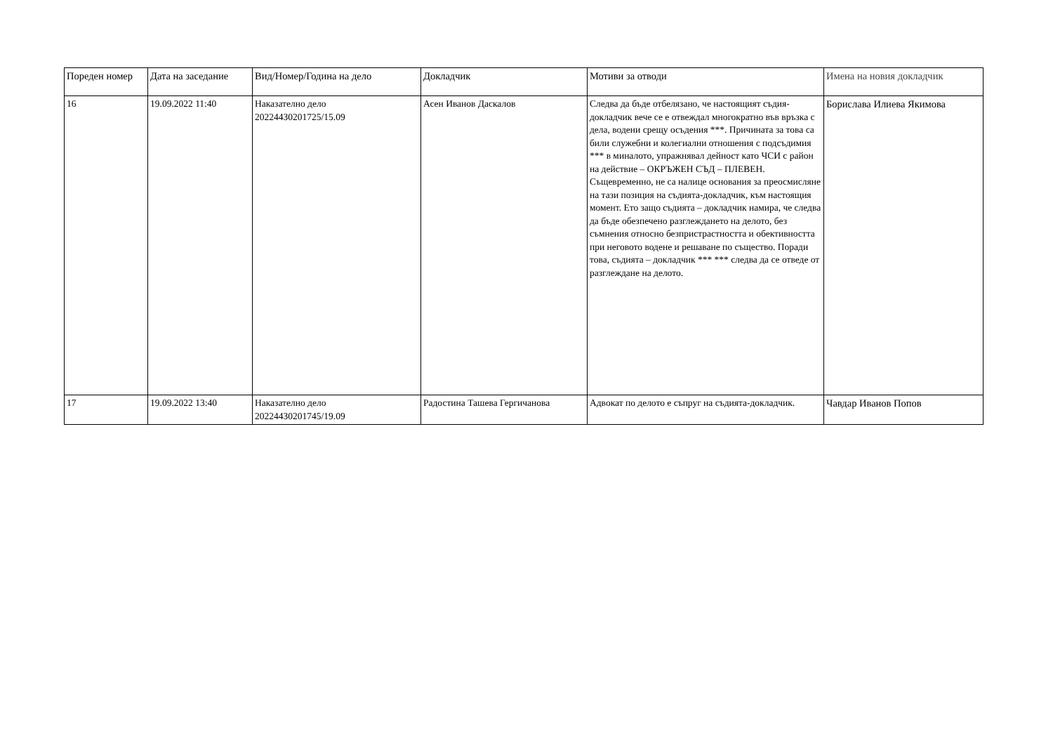| Пореден номер | Дата на заседание | Вид/Номер/Година на дело | Докладчик | Мотиви за отводи | Имена на новия докладчик |
| --- | --- | --- | --- | --- | --- |
| 16 | 19.09.2022 11:40 | Наказателно дело 20224430201725/15.09 | Асен Иванов Даскалов | Следва да бъде отбелязано, че настоящият съдия-докладчик вече се е отвеждал многократно във връзка с дела, водени срещу осъдения ***. Причината за това са били служебни и колегиални отношения с подсъдимия *** в миналото, упражнявал дейност като ЧСИ с район на действие – ОКРЪЖЕН СЪД – ПЛЕВЕН. Същевременно, не са налице основания за преосмисляне на тази позиция на съдията-докладчик, към настоящия момент. Ето защо съдията – докладчик намира, че следва да бъде обезпечено разглеждането на делото, без съмнения относно безпристрастността и обективността при неговото водене и решаване по същество. Поради това, съдията – докладчик *** *** следва да се отведе от разглеждане на делото. | Борислава Илиева Якимова |
| 17 | 19.09.2022 13:40 | Наказателно дело 20224430201745/19.09 | Радостина Ташева Гергичанова | Адвокат по делото е съпруг на съдията-докладчик. | Чавдар Иванов Попов |